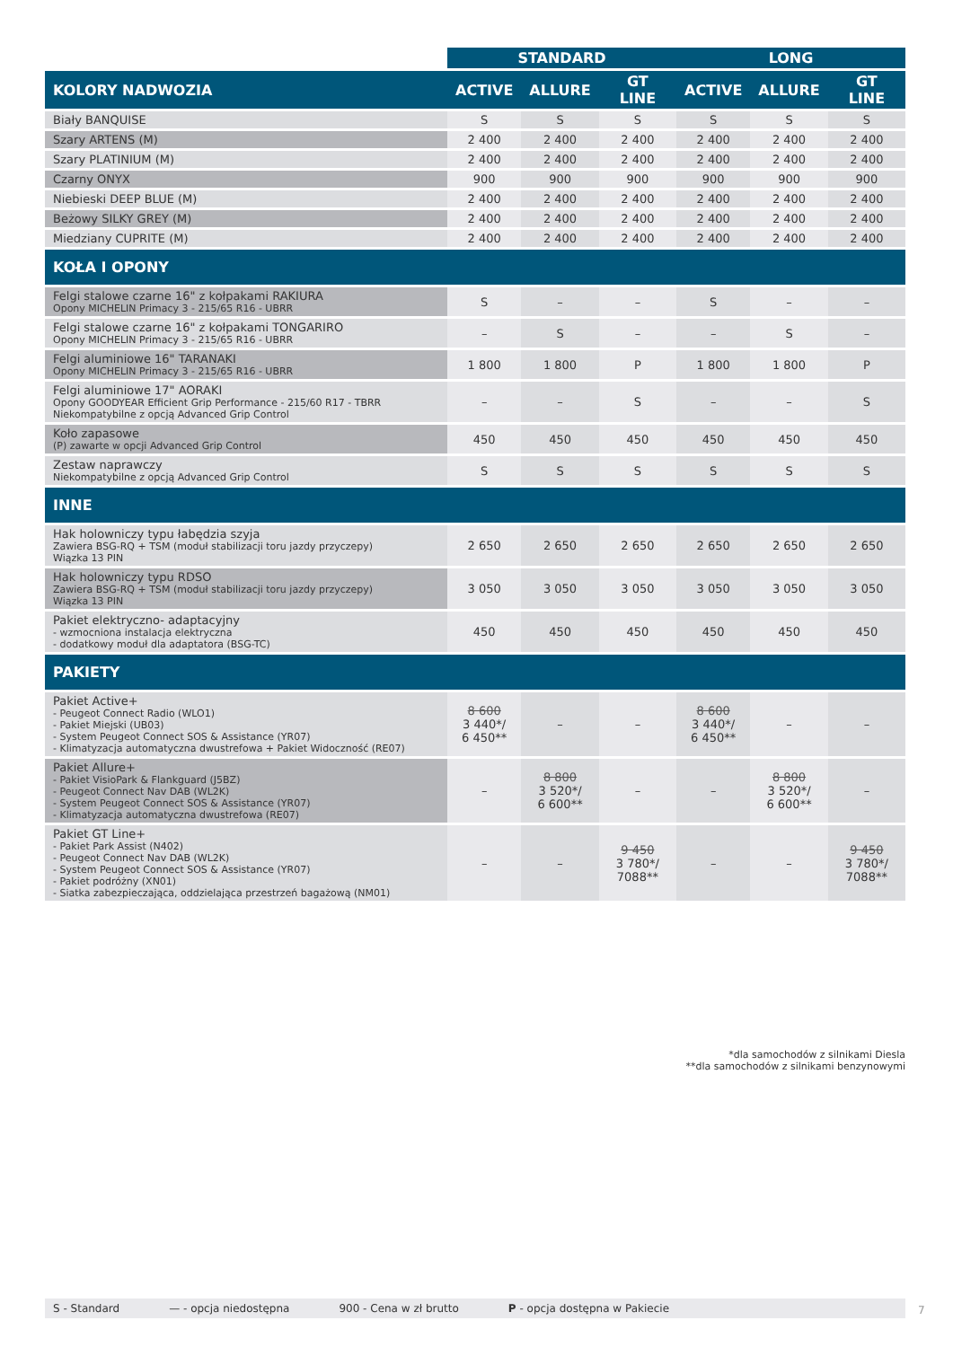| | STANDARD | | | LONG | | |
| --- | --- | --- | --- | --- | --- | --- |
| KOLORY NADWOZIA | ACTIVE | ALLURE | GT LINE | ACTIVE | ALLURE | GT LINE |
| Biały BANQUISE | S | S | S | S | S | S |
| Szary ARTENS (M) | 2 400 | 2 400 | 2 400 | 2 400 | 2 400 | 2 400 |
| Szary PLATINIUM (M) | 2 400 | 2 400 | 2 400 | 2 400 | 2 400 | 2 400 |
| Czarny ONYX | 900 | 900 | 900 | 900 | 900 | 900 |
| Niebieski DEEP BLUE (M) | 2 400 | 2 400 | 2 400 | 2 400 | 2 400 | 2 400 |
| Beżowy SILKY GREY (M) | 2 400 | 2 400 | 2 400 | 2 400 | 2 400 | 2 400 |
| Miedziany CUPRITE (M) | 2 400 | 2 400 | 2 400 | 2 400 | 2 400 | 2 400 |
| KOŁA I OPONY | | | | | | |
| Felgi stalowe czarne 16" z kołpakami RAKIURA Opony MICHELIN Primacy 3 - 215/65 R16 - UBRR | S | – | – | S | – | – |
| Felgi stalowe czarne 16" z kołpakami TONGARIRO Opony MICHELIN Primacy 3 - 215/65 R16 - UBRR | – | S | – | – | S | – |
| Felgi aluminiowe 16" TARANAKI Opony MICHELIN Primacy 3 - 215/65 R16 - UBRR | 1 800 | 1 800 | P | 1 800 | 1 800 | P |
| Felgi aluminiowe 17" AORAKI Opony GOODYEAR Efficient Grip Performance - 215/60 R17 - TBRR Niekompatybilne z opcją Advanced Grip Control | – | – | S | – | – | S |
| Koło zapasowe (P) zawarte w opcji Advanced Grip Control | 450 | 450 | 450 | 450 | 450 | 450 |
| Zestaw naprawczy Niekompatybilne z opcją Advanced Grip Control | S | S | S | S | S | S |
| INNE | | | | | | |
| Hak holowniczy typu łabędzia szyja Zawiera BSG-RQ + TSM (moduł stabilizacji toru jazdy przyczepy) Wiązka 13 PIN | 2 650 | 2 650 | 2 650 | 2 650 | 2 650 | 2 650 |
| Hak holowniczy typu RDSO Zawiera BSG-RQ + TSM (moduł stabilizacji toru jazdy przyczepy) Wiązka 13 PIN | 3 050 | 3 050 | 3 050 | 3 050 | 3 050 | 3 050 |
| Pakiet elektryczno- adaptacyjny - wzmocniona instalacja elektryczna - dodatkowy moduł dla adaptatora (BSG-TC) | 450 | 450 | 450 | 450 | 450 | 450 |
| PAKIETY | | | | | | |
| Pakiet Active+ - Peugeot Connect Radio (WLO1) - Pakiet Miejski (UB03) - System Peugeot Connect SOS & Assistance (YR07) - Klimatyzacja automatyczna dwustrefowa + Pakiet Widoczność (RE07) | 8 600 3 440*/ 6 450** | – | – | 8 600 3 440*/ 6 450** | – | – |
| Pakiet Allure+ - Pakiet VisioPark & Flankguard (J5BZ) - Peugeot Connect Nav DAB (WL2K) - System Peugeot Connect SOS & Assistance (YR07) - Klimatyzacja automatyczna dwustrefowa (RE07) | – | 8 800 3 520*/ 6 600** | – | – | 8 800 3 520*/ 6 600** | – |
| Pakiet GT Line+ - Pakiet Park Assist (N402) - Peugeot Connect Nav DAB (WL2K) - System Peugeot Connect SOS & Assistance (YR07) - Pakiet podróżny (XN01) - Siatka zabezpieczająca, oddzielająca przestrzeń bagażową (NM01) | – | – | 9 450 3 780*/ 7088** | – | – | 9 450 3 780*/ 7088** |
*dla samochodów z silnikami Diesla
**dla samochodów z silnikami benzynowymi
S - Standard — - opcja niedostępna 900 - Cena w zł brutto P - opcja dostępna w Pakiecie 7